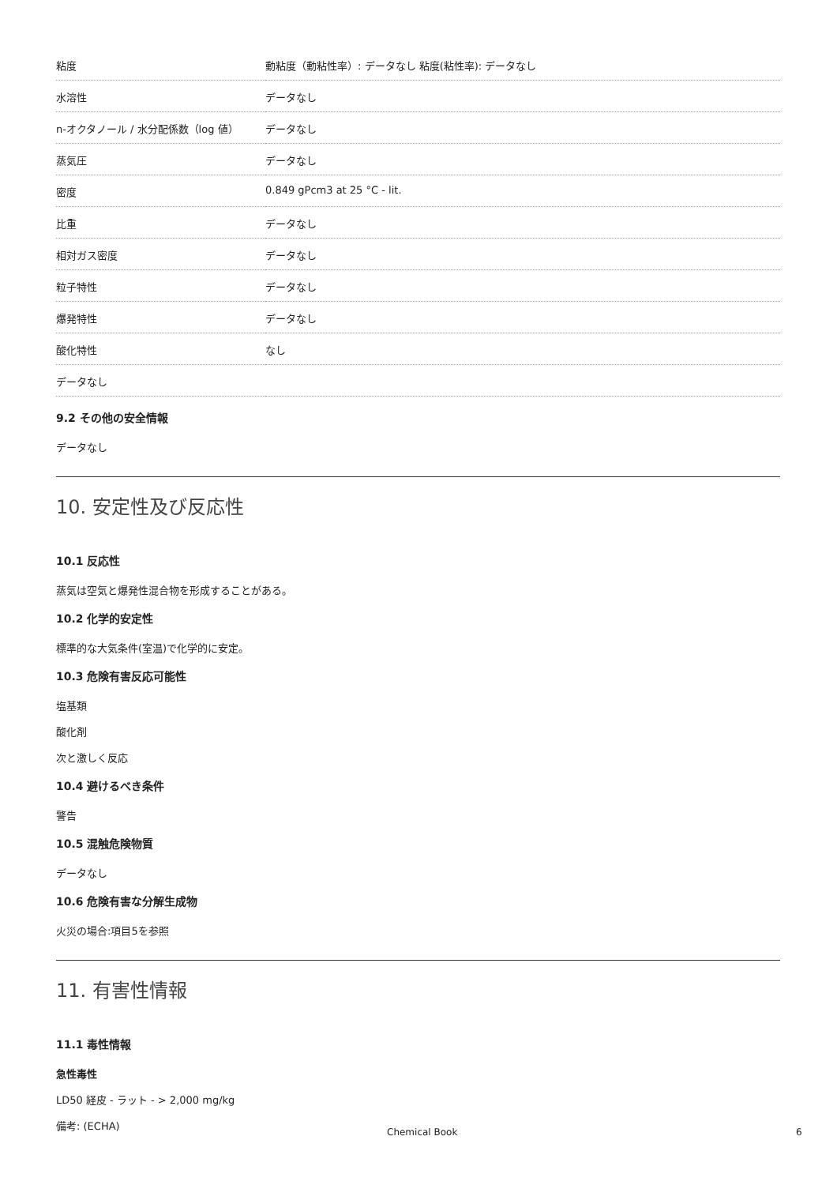| 粘度 | 動粘度（動粘性率）: データなし 粘度(粘性率): データなし |
| 水溶性 | データなし |
| n-オクタノール / 水分配係数（log 値） | データなし |
| 蒸気圧 | データなし |
| 密度 | 0.849 gPcm3 at 25 °C - lit. |
| 比重 | データなし |
| 相対ガス密度 | データなし |
| 粒子特性 | データなし |
| 爆発特性 | データなし |
| 酸化特性 | なし |
| データなし | |
9.2 その他の安全情報
データなし
10. 安定性及び反応性
10.1 反応性
蒸気は空気と爆発性混合物を形成することがある。
10.2 化学的安定性
標準的な大気条件(室温)で化学的に安定。
10.3 危険有害反応可能性
塩基類
酸化剤
次と激しく反応
10.4 避けるべき条件
警告
10.5 混触危険物質
データなし
10.6 危険有害な分解生成物
火災の場合:項目5を参照
11. 有害性情報
11.1 毒性情報
急性毒性
LD50 経皮 - ラット - > 2,000 mg/kg
備考: (ECHA)
Chemical Book 6